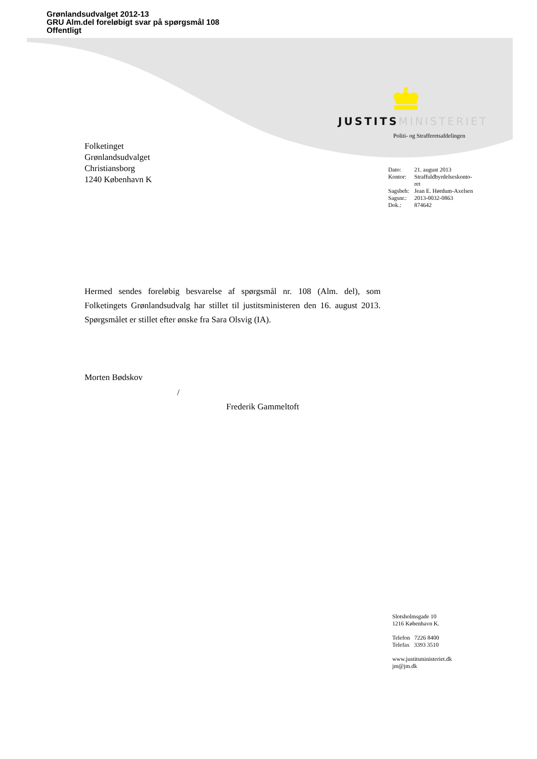Grønlandsudvalget 2012-13
GRU Alm.del foreløbigt svar på spørgsmål 108
Offentligt
JUSTITS MINISTERIET
Politi- og Strafferetsafdelingen
Folketinget
Grønlandsudvalget
Christiansborg
1240 København K
| Dato: | 21. august 2013 |
| Kontor: | Straffuldbyrdelseskonto- ret |
| Sagsbeh: | Jean E. Hørdum-Axelsen |
| Sagsnr.: | 2013-0032-0863 |
| Dok.: | 874642 |
Hermed sendes foreløbig besvarelse af spørgsmål nr. 108 (Alm. del), som Folketingets Grønlandsudvalg har stillet til justitsministeren den 16. august 2013. Spørgsmålet er stillet efter ønske fra Sara Olsvig (IA).
Morten Bødskov
/
Frederik Gammeltoft
Slotsholmsgade 10
1216 København K.
Telefon 7226 8400
Telefax 3393 3510
www.justitsministeriet.dk
jm@jm.dk